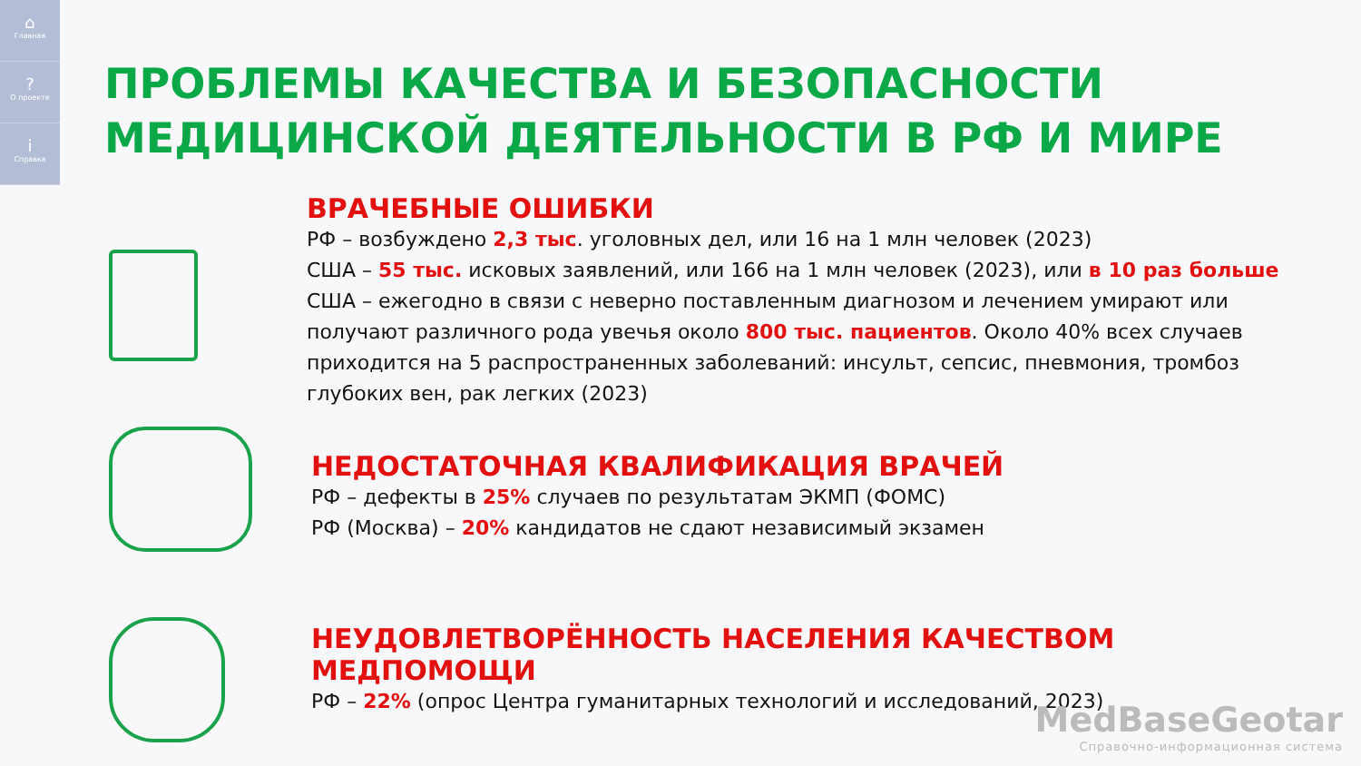⌂
Главная
?
О проекте
i
Справка
ПРОБЛЕМЫ КАЧЕСТВА И БЕЗОПАСНОСТИ
МЕДИЦИНСКОЙ ДЕЯТЕЛЬНОСТИ В РФ И МИРЕ
ВРАЧЕБНЫЕ ОШИБКИ
РФ – возбуждено 2,3 тыс. уголовных дел, или 16 на 1 млн человек (2023)
США – 55 тыс. исковых заявлений, или 166 на 1 млн человек (2023), или в 10 раз больше
США – ежегодно в связи с неверно поставленным диагнозом и лечением умирают или получают различного рода увечья около 800 тыс. пациентов. Около 40% всех случаев приходится на 5 распространенных заболеваний: инсульт, сепсис, пневмония, тромбоз глубоких вен, рак легких (2023)
НЕДОСТАТОЧНАЯ КВАЛИФИКАЦИЯ ВРАЧЕЙ
РФ – дефекты в 25% случаев по результатам ЭКМП (ФОМС)
РФ (Москва) – 20% кандидатов не сдают независимый экзамен
НЕУДОВЛЕТВОРЁННОСТЬ НАСЕЛЕНИЯ КАЧЕСТВОМ МЕДПОМОЩИ
РФ – 22% (опрос Центра гуманитарных технологий и исследований, 2023)
MedBaseGeotar
Справочно-информационная система